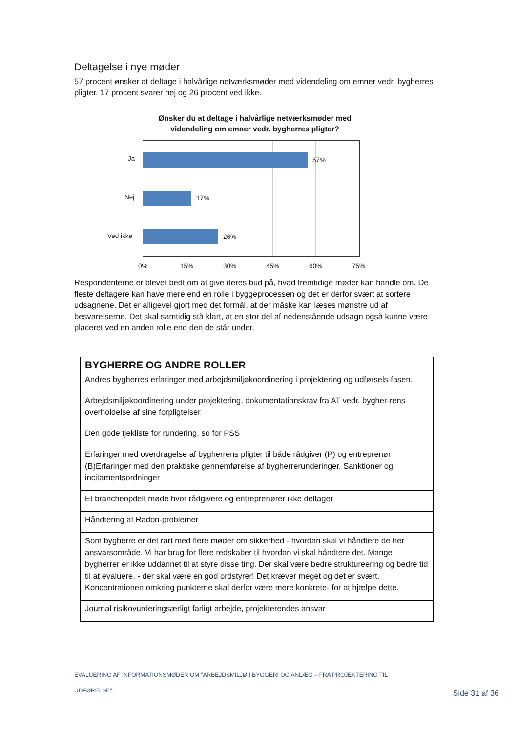Deltagelse i nye møder
57 procent ønsker at deltage i halvårlige netværksmøder med videndeling om emner vedr. bygherres pligter, 17 procent svarer nej og 26 procent ved ikke.
Ønsker du at deltage i halvårlige netværksmøder med
videndeling om emner vedr. bygherres pligter?
Ja 57%
Nej 17%
Ved ikke 26%
0% 15% 30% 45% 60% 75%
Respondenterne er blevet bedt om at give deres bud på, hvad fremtidige møder kan handle om. De fleste deltagere kan have mere end en rolle i byggeprocessen og det er derfor svært at sortere udsagnene. Det er alligevel gjort med det formål, at der måske kan læses mønstre ud af besvarelserne. Det skal samtidig stå klart, at en stor del af nedenstående udsagn også kunne være placeret ved en anden rolle end den de står under.
| BYGHERRE OG ANDRE ROLLER |
| --- |
| Andres bygherres erfaringer med arbejdsmiljøkoordinering i projektering og udførsels-fasen. |
| Arbejdsmiljøkoordinering under projektering, dokumentationskrav fra AT vedr. bygher-rens overholdelse af sine forpligtelser |
| Den gode tjekliste for rundering, so for PSS |
| Erfaringer med overdragelse af bygherrens pligter til både rådgiver (P) og entreprenør (B)Erfaringer med den praktiske gennemførelse af bygherrerunderinger. Sanktioner og incitamentsordninger |
| Et brancheopdelt møde hvor rådgivere og entreprenører ikke deltager |
| Håndtering af Radon-problemer |
| Som bygherre er det rart med flere møder om sikkerhed - hvordan skal vi håndtere de her ansvarsområde. Vi har brug for flere redskaber til hvordan vi skal håndtere det. Mange bygherrer er ikke uddannet til at styre disse ting. Der skal være bedre struktureering og bedre tid til at evaluere. - der skal være en god ordstyrer! Det kræver meget og det er svært. Koncentrationen omkring punkterne skal derfor være mere konkrete- for at hjælpe dette. |
| Journal risikovurderingsærligt farligt arbejde, projekterendes ansvar |
EVALUERING AF INFORMATIONSMØDER OM ”ARBEJDSMILJØ I BYGGERI OG ANLÆG – FRA PROJEKTERING TIL
UDFØRELSE”.
Side 31 af 36